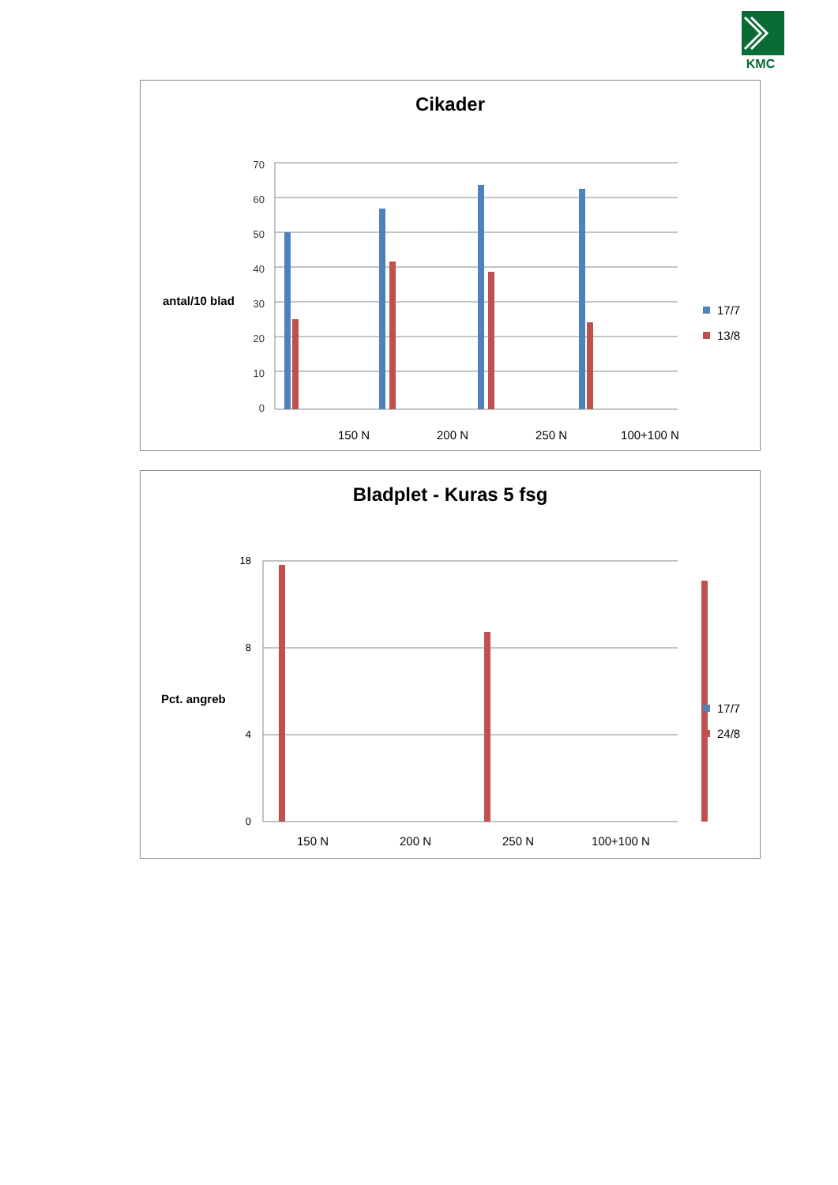KMC
Cikader
antal/10 blad
0
10
20
30
40
50
60
70
150 N
200 N
250 N
100+100 N
17/7
13/8
1 2 3 4
Bladplet - Kuras 5 fsg
Pct. angreb
0
4
8
18
150 N
200 N
250 N
100+100 N
17/7
24/8